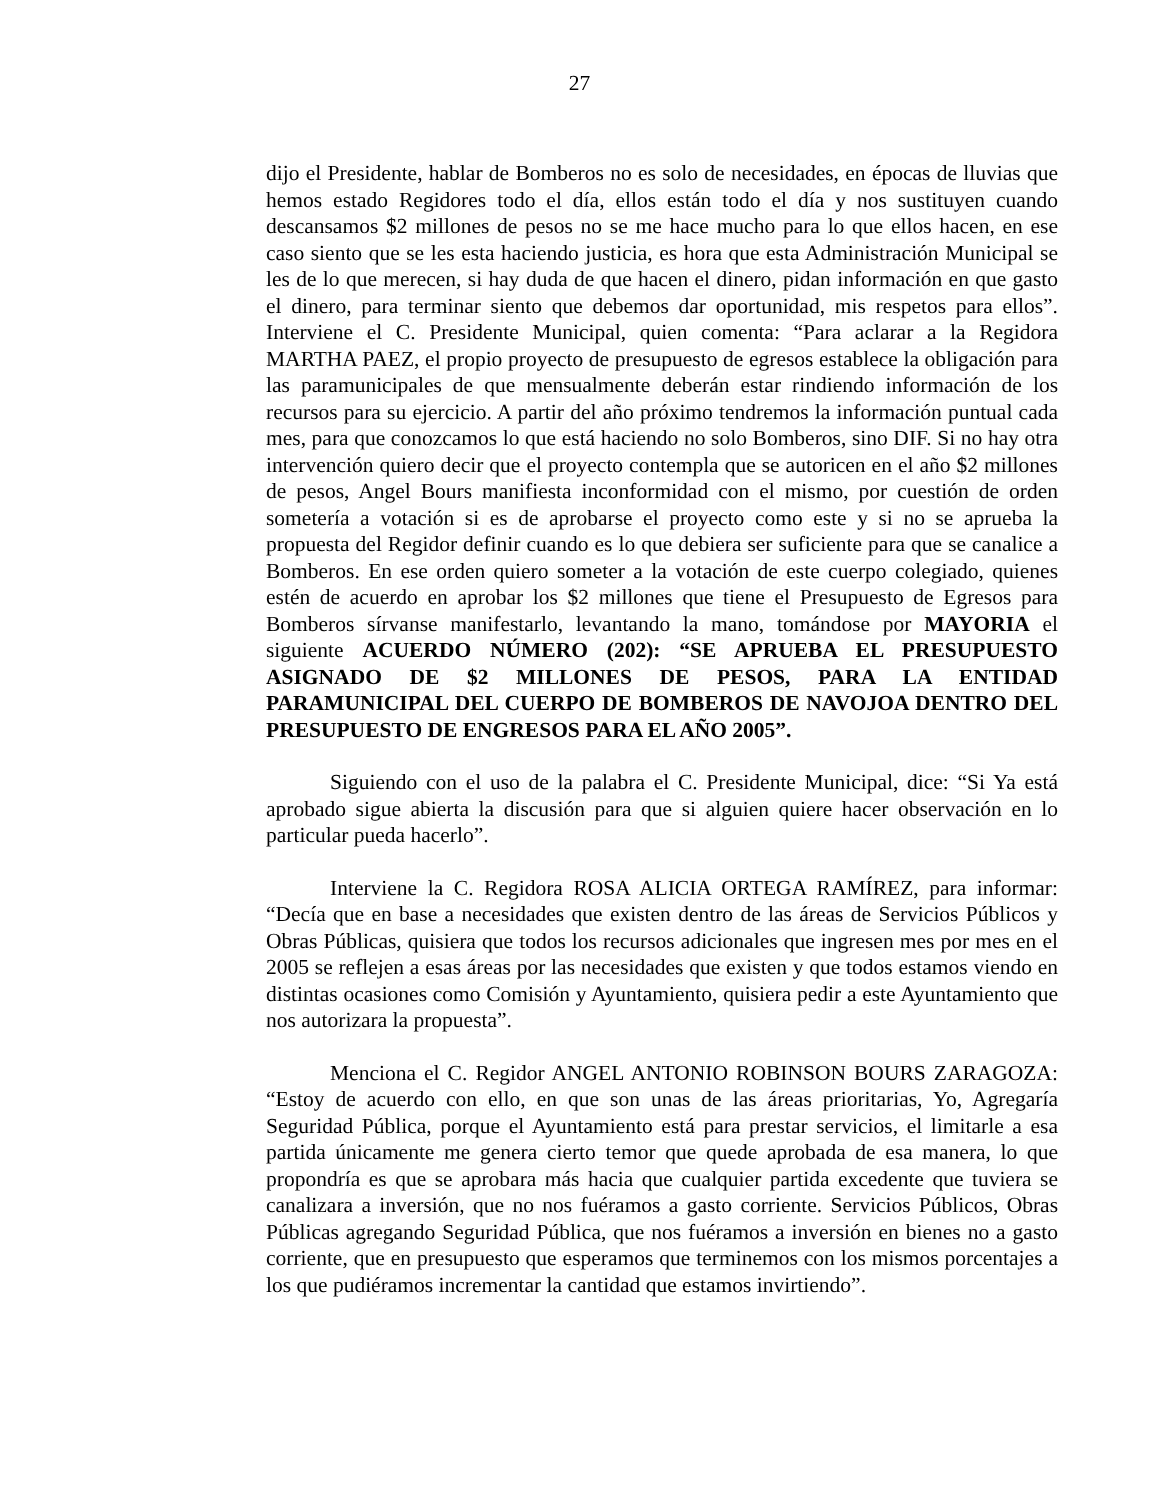27
dijo el Presidente, hablar de Bomberos no es solo de necesidades, en épocas de lluvias que hemos estado Regidores todo el día, ellos están todo el día y nos sustituyen cuando descansamos $2 millones de pesos no se me hace mucho para lo que ellos hacen, en ese caso siento que se les esta haciendo justicia, es hora que esta Administración Municipal se les de lo que merecen, si hay duda de que hacen el dinero, pidan información en que gasto el dinero, para terminar siento que debemos dar oportunidad, mis respetos para ellos”. Interviene el C. Presidente Municipal, quien comenta: “Para aclarar a la Regidora MARTHA PAEZ, el propio proyecto de presupuesto de egresos establece la obligación para las paramunicipales de que mensualmente deberán estar rindiendo información de los recursos para su ejercicio. A partir del año próximo tendremos la información puntual cada mes, para que conozcamos lo que está haciendo no solo Bomberos, sino DIF. Si no hay otra intervención quiero decir que el proyecto contempla que se autoricen en el año $2 millones de pesos, Angel Bours manifiesta inconformidad con el mismo, por cuestión de orden sometería a votación si es de aprobarse el proyecto como este y si no se aprueba la propuesta del Regidor definir cuando es lo que debiera ser suficiente para que se canalice a Bomberos. En ese orden quiero someter a la votación de este cuerpo colegiado, quienes estén de acuerdo en aprobar los $2 millones que tiene el Presupuesto de Egresos para Bomberos sírvanse manifestarlo, levantando la mano, tomándose por MAYORIA el siguiente ACUERDO NÚMERO (202): “SE APRUEBA EL PRESUPUESTO ASIGNADO DE $2 MILLONES DE PESOS, PARA LA ENTIDAD PARAMUNICIPAL DEL CUERPO DE BOMBEROS DE NAVOJOA DENTRO DEL PRESUPUESTO DE ENGRESOS PARA EL AÑO 2005”.
Siguiendo con el uso de la palabra el C. Presidente Municipal, dice: “Si Ya está aprobado sigue abierta la discusión para que si alguien quiere hacer observación en lo particular pueda hacerlo”.
Interviene la C. Regidora ROSA ALICIA ORTEGA RAMÍREZ, para informar: “Decía que en base a necesidades que existen dentro de las áreas de Servicios Públicos y Obras Públicas, quisiera que todos los recursos adicionales que ingresen mes por mes en el 2005 se reflejen a esas áreas por las necesidades que existen y que todos estamos viendo en distintas ocasiones como Comisión y Ayuntamiento, quisiera pedir a este Ayuntamiento que nos autorizara la propuesta”.
Menciona el C. Regidor ANGEL ANTONIO ROBINSON BOURS ZARAGOZA: “Estoy de acuerdo con ello, en que son unas de las áreas prioritarias, Yo, Agregaría Seguridad Pública, porque el Ayuntamiento está para prestar servicios, el limitarle a esa partida únicamente me genera cierto temor que quede aprobada de esa manera, lo que propondría es que se aprobara más hacia que cualquier partida excedente que tuviera se canalizara a inversión, que no nos fuéramos a gasto corriente. Servicios Públicos, Obras Públicas agregando Seguridad Pública, que nos fuéramos a inversión en bienes no a gasto corriente, que en presupuesto que esperamos que terminemos con los mismos porcentajes a los que pudiéramos incrementar la cantidad que estamos invirtiendo”.